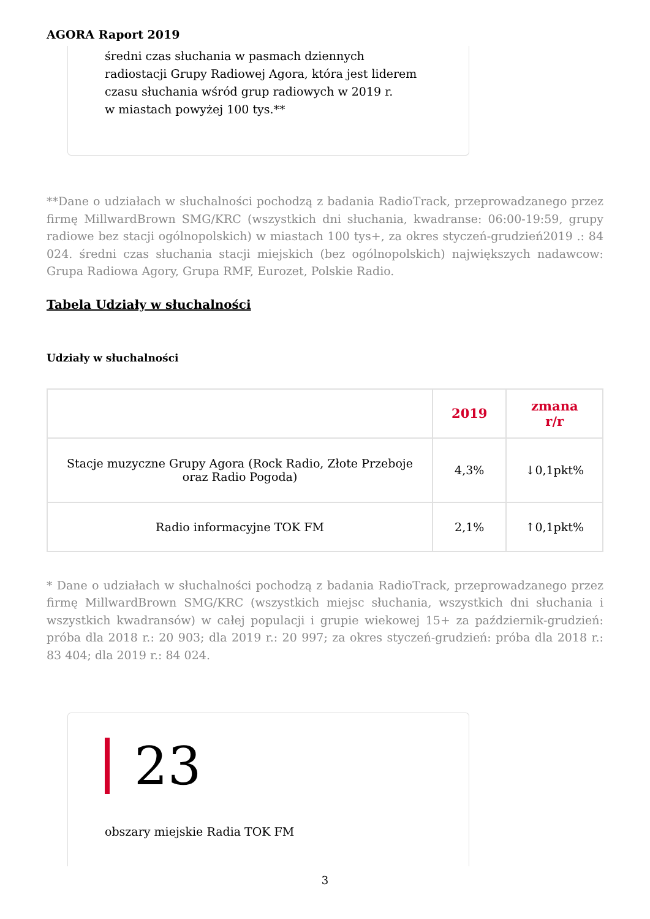AGORA Raport 2019
średni czas słuchania w pasmach dziennych
radiostacji Grupy Radiowej Agora, która jest liderem
czasu słuchania wśród grup radiowych w 2019 r.
w miastach powyżej 100 tys.**
**Dane o udziałach w słuchalności pochodzą z badania RadioTrack, przeprowadzanego przez firmę MillwardBrown SMG/KRC (wszystkich dni słuchania, kwadranse: 06:00-19:59, grupy radiowe bez stacji ogólnopolskich) w miastach 100 tys+, za okres styczeń-grudzień2019 .: 84 024. średni czas słuchania stacji miejskich (bez ogólnopolskich) największych nadawcow: Grupa Radiowa Agory, Grupa RMF, Eurozet, Polskie Radio.
Tabela Udziały w słuchalności
Udziały w słuchalności
| | 2019 | zmana r/r |
| --- | --- | --- |
| Stacje muzyczne Grupy Agora (Rock Radio, Złote Przeboje oraz Radio Pogoda) | 4,3% | ↓0,1pkt% |
| Radio informacyjne TOK FM | 2,1% | ↑0,1pkt% |
* Dane o udziałach w słuchalności pochodzą z badania RadioTrack, przeprowadzanego przez firmę MillwardBrown SMG/KRC (wszystkich miejsc słuchania, wszystkich dni słuchania i wszystkich kwadransów) w całej populacji i grupie wiekowej 15+ za październik-grudzień: próba dla 2018 r.: 20 903; dla 2019 r.: 20 997; za okres styczeń-grudzień: próba dla 2018 r.: 83 404; dla 2019 r.: 84 024.
23
obszary miejskie Radia TOK FM
3